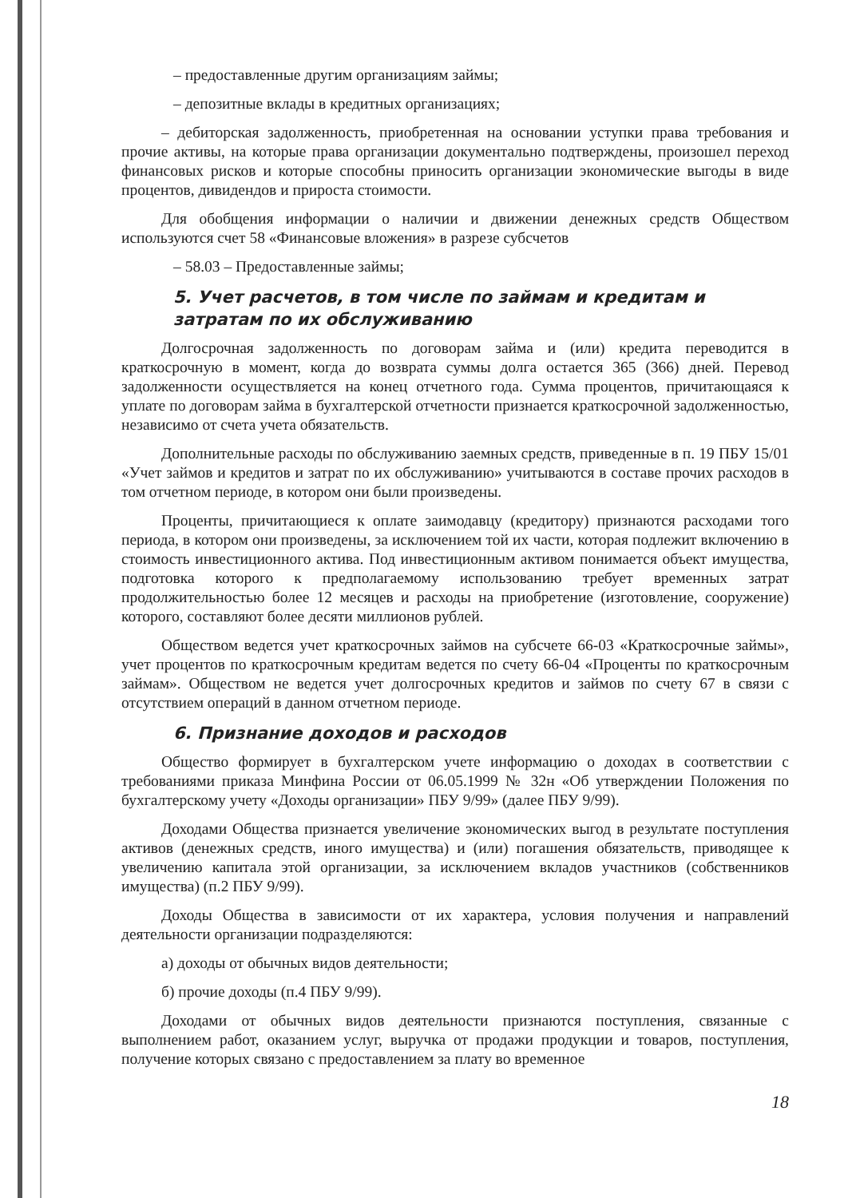– предоставленные другим организациям займы;
– депозитные вклады в кредитных организациях;
– дебиторская задолженность, приобретенная на основании уступки права требования и прочие активы, на которые права организации документально подтверждены, произошел переход финансовых рисков и которые способны приносить организации экономические выгоды в виде процентов, дивидендов и прироста стоимости.
Для обобщения информации о наличии и движении денежных средств Обществом используются счет 58 «Финансовые вложения» в разрезе субсчетов
– 58.03 – Предоставленные займы;
5. Учет расчетов, в том числе по займам и кредитам и затратам по их обслуживанию
Долгосрочная задолженность по договорам займа и (или) кредита переводится в краткосрочную в момент, когда до возврата суммы долга остается 365 (366) дней. Перевод задолженности осуществляется на конец отчетного года. Сумма процентов, причитающаяся к уплате по договорам займа в бухгалтерской отчетности признается краткосрочной задолженностью, независимо от счета учета обязательств.
Дополнительные расходы по обслуживанию заемных средств, приведенные в п. 19 ПБУ 15/01 «Учет займов и кредитов и затрат по их обслуживанию» учитываются в составе прочих расходов в том отчетном периоде, в котором они были произведены.
Проценты, причитающиеся к оплате заимодавцу (кредитору) признаются расходами того периода, в котором они произведены, за исключением той их части, которая подлежит включению в стоимость инвестиционного актива. Под инвестиционным активом понимается объект имущества, подготовка которого к предполагаемому использованию требует временных затрат продолжительностью более 12 месяцев и расходы на приобретение (изготовление, сооружение) которого, составляют более десяти миллионов рублей.
Обществом ведется учет краткосрочных займов на субсчете 66-03 «Краткосрочные займы», учет процентов по краткосрочным кредитам ведется по счету 66-04 «Проценты по краткосрочным займам». Обществом не ведется учет долгосрочных кредитов и займов по счету 67 в связи с отсутствием операций в данном отчетном периоде.
6. Признание доходов и расходов
Общество формирует в бухгалтерском учете информацию о доходах в соответствии с требованиями приказа Минфина России от 06.05.1999 № 32н «Об утверждении Положения по бухгалтерскому учету «Доходы организации» ПБУ 9/99» (далее ПБУ 9/99).
Доходами Общества признается увеличение экономических выгод в результате поступления активов (денежных средств, иного имущества) и (или) погашения обязательств, приводящее к увеличению капитала этой организации, за исключением вкладов участников (собственников имущества) (п.2 ПБУ 9/99).
Доходы Общества в зависимости от их характера, условия получения и направлений деятельности организации подразделяются:
а) доходы от обычных видов деятельности;
б) прочие доходы (п.4 ПБУ 9/99).
Доходами от обычных видов деятельности признаются поступления, связанные с выполнением работ, оказанием услуг, выручка от продажи продукции и товаров, поступления, получение которых связано с предоставлением за плату во временное
18